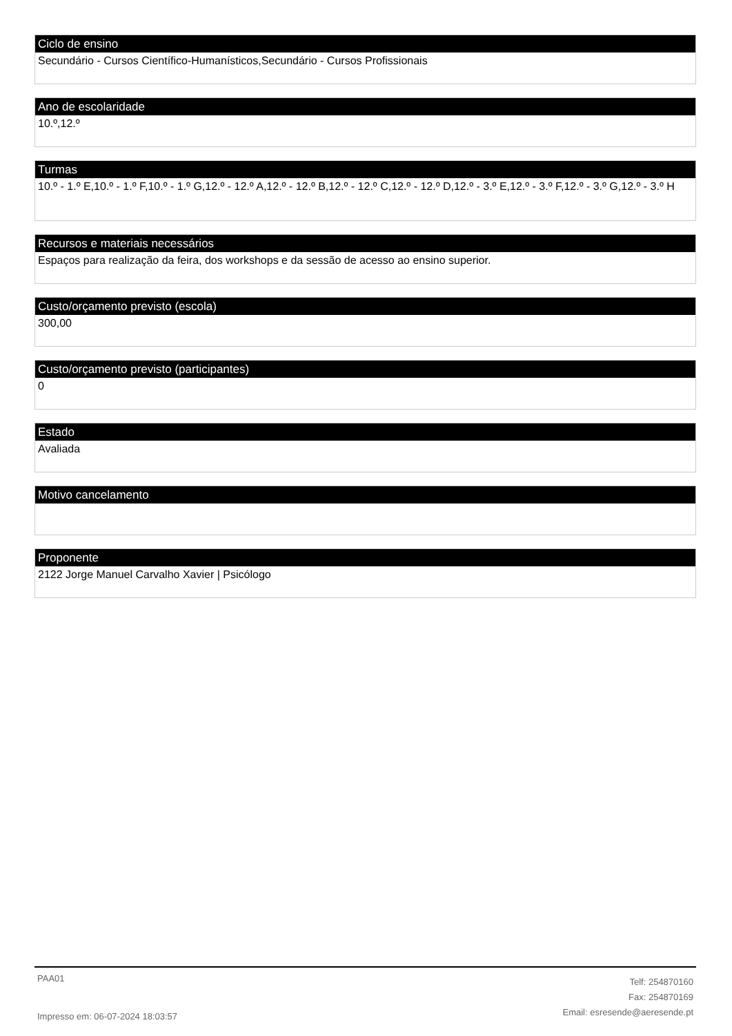Ciclo de ensino
Secundário - Cursos Científico-Humanísticos,Secundário - Cursos Profissionais
Ano de escolaridade
10.º,12.º
Turmas
10.º - 1.º E,10.º - 1.º F,10.º - 1.º G,12.º - 12.º A,12.º - 12.º B,12.º - 12.º C,12.º - 12.º D,12.º - 3.º E,12.º - 3.º F,12.º - 3.º G,12.º - 3.º H
Recursos e materiais necessários
Espaços para realização da feira, dos workshops e da sessão de acesso ao ensino superior.
Custo/orçamento previsto (escola)
300,00
Custo/orçamento previsto (participantes)
0
Estado
Avaliada
Motivo cancelamento
Proponente
2122 Jorge Manuel Carvalho Xavier | Psicólogo
PAA01
Impresso em: 06-07-2024 18:03:57
Telf: 254870160
Fax: 254870169
Email: esresende@aeresende.pt